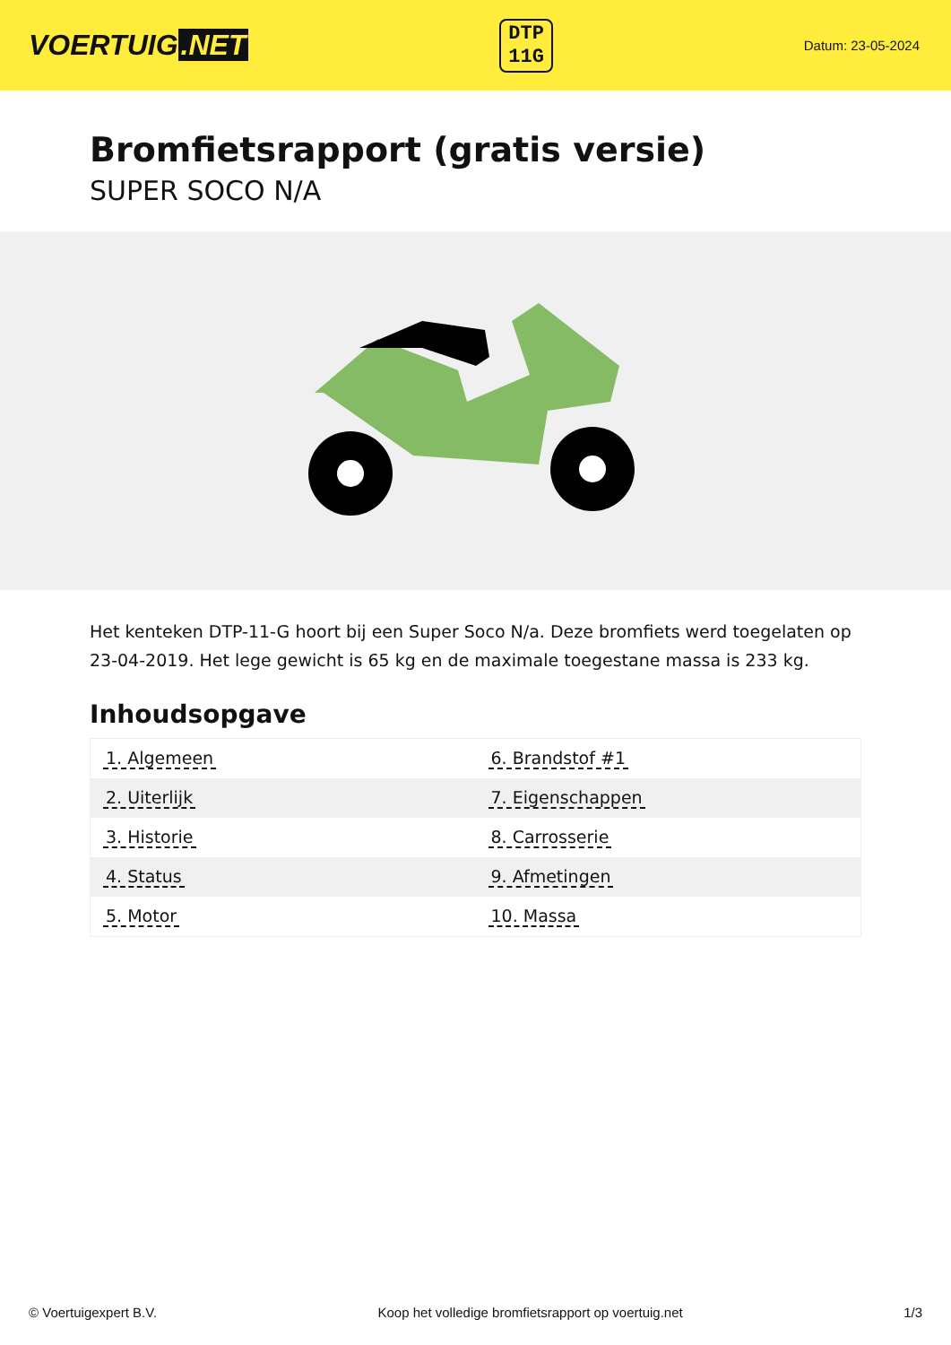VOERTUIG.NET
DTP
11G
Datum: 23-05-2024
Bromfietsrapport (gratis versie)
SUPER SOCO N/A
Het kenteken DTP-11-G hoort bij een Super Soco N/a. Deze bromfiets werd toegelaten op 23-04-2019. Het lege gewicht is 65 kg en de maximale toegestane massa is 233 kg.
Inhoudsopgave
| 1. Algemeen | 6. Brandstof #1 |
| 2. Uiterlijk | 7. Eigenschappen |
| 3. Historie | 8. Carrosserie |
| 4. Status | 9. Afmetingen |
| 5. Motor | 10. Massa |
© Voertuigexpert B.V. Koop het volledige bromfietsrapport op voertuig.net 1/3